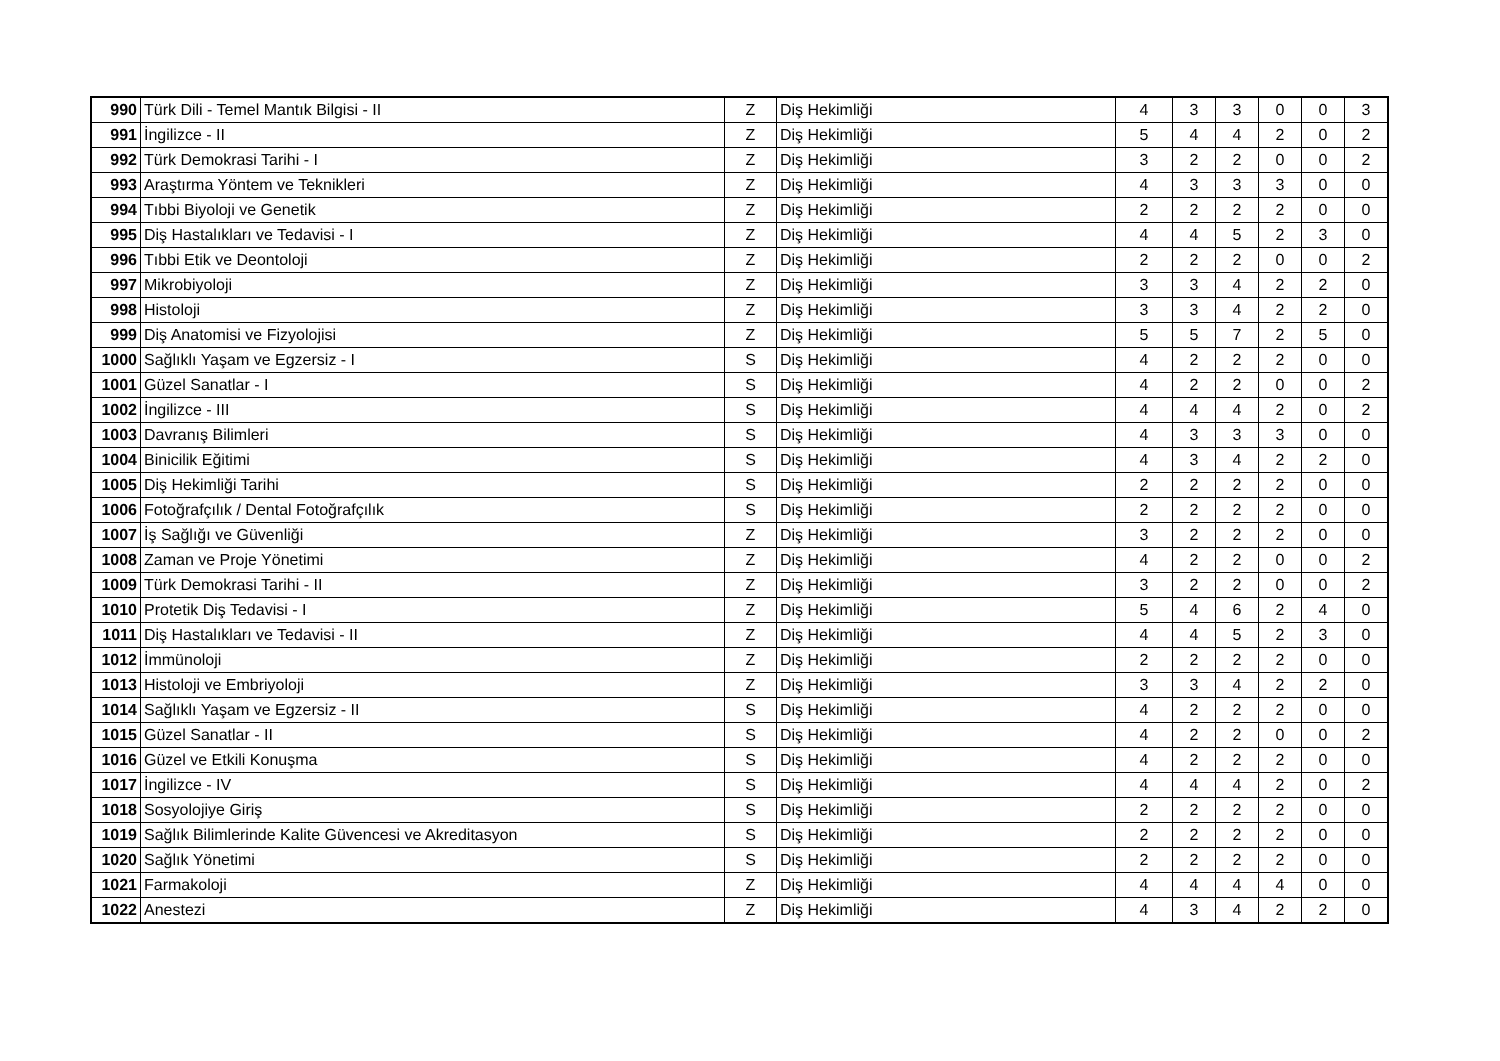| 990 | Türk Dili - Temel Mantık Bilgisi - II | Z | Diş Hekimliği | 4 | 3 | 3 | 0 | 0 | 3 |
| 991 | İngilizce - II | Z | Diş Hekimliği | 5 | 4 | 4 | 2 | 0 | 2 |
| 992 | Türk Demokrasi Tarihi - I | Z | Diş Hekimliği | 3 | 2 | 2 | 0 | 0 | 2 |
| 993 | Araştırma Yöntem ve Teknikleri | Z | Diş Hekimliği | 4 | 3 | 3 | 3 | 0 | 0 |
| 994 | Tıbbi Biyoloji ve Genetik | Z | Diş Hekimliği | 2 | 2 | 2 | 2 | 0 | 0 |
| 995 | Diş Hastalıkları ve Tedavisi - I | Z | Diş Hekimliği | 4 | 4 | 5 | 2 | 3 | 0 |
| 996 | Tıbbi Etik ve Deontoloji | Z | Diş Hekimliği | 2 | 2 | 2 | 0 | 0 | 2 |
| 997 | Mikrobiyoloji | Z | Diş Hekimliği | 3 | 3 | 4 | 2 | 2 | 0 |
| 998 | Histoloji | Z | Diş Hekimliği | 3 | 3 | 4 | 2 | 2 | 0 |
| 999 | Diş Anatomisi ve Fizyolojisi | Z | Diş Hekimliği | 5 | 5 | 7 | 2 | 5 | 0 |
| 1000 | Sağlıklı Yaşam ve Egzersiz - I | S | Diş Hekimliği | 4 | 2 | 2 | 2 | 0 | 0 |
| 1001 | Güzel Sanatlar - I | S | Diş Hekimliği | 4 | 2 | 2 | 0 | 0 | 2 |
| 1002 | İngilizce - III | S | Diş Hekimliği | 4 | 4 | 4 | 2 | 0 | 2 |
| 1003 | Davranış Bilimleri | S | Diş Hekimliği | 4 | 3 | 3 | 3 | 0 | 0 |
| 1004 | Binicilik Eğitimi | S | Diş Hekimliği | 4 | 3 | 4 | 2 | 2 | 0 |
| 1005 | Diş Hekimliği Tarihi | S | Diş Hekimliği | 2 | 2 | 2 | 2 | 0 | 0 |
| 1006 | Fotoğrafçılık / Dental Fotoğrafçılık | S | Diş Hekimliği | 2 | 2 | 2 | 2 | 0 | 0 |
| 1007 | İş Sağlığı ve Güvenliği | Z | Diş Hekimliği | 3 | 2 | 2 | 2 | 0 | 0 |
| 1008 | Zaman ve Proje Yönetimi | Z | Diş Hekimliği | 4 | 2 | 2 | 0 | 0 | 2 |
| 1009 | Türk Demokrasi Tarihi - II | Z | Diş Hekimliği | 3 | 2 | 2 | 0 | 0 | 2 |
| 1010 | Protetik Diş Tedavisi - I | Z | Diş Hekimliği | 5 | 4 | 6 | 2 | 4 | 0 |
| 1011 | Diş Hastalıkları ve Tedavisi - II | Z | Diş Hekimliği | 4 | 4 | 5 | 2 | 3 | 0 |
| 1012 | İmmünoloji | Z | Diş Hekimliği | 2 | 2 | 2 | 2 | 0 | 0 |
| 1013 | Histoloji ve Embriyoloji | Z | Diş Hekimliği | 3 | 3 | 4 | 2 | 2 | 0 |
| 1014 | Sağlıklı Yaşam ve Egzersiz - II | S | Diş Hekimliği | 4 | 2 | 2 | 2 | 0 | 0 |
| 1015 | Güzel Sanatlar - II | S | Diş Hekimliği | 4 | 2 | 2 | 0 | 0 | 2 |
| 1016 | Güzel ve Etkili Konuşma | S | Diş Hekimliği | 4 | 2 | 2 | 2 | 0 | 0 |
| 1017 | İngilizce - IV | S | Diş Hekimliği | 4 | 4 | 4 | 2 | 0 | 2 |
| 1018 | Sosyolojiye Giriş | S | Diş Hekimliği | 2 | 2 | 2 | 2 | 0 | 0 |
| 1019 | Sağlık Bilimlerinde Kalite Güvencesi ve Akreditasyon | S | Diş Hekimliği | 2 | 2 | 2 | 2 | 0 | 0 |
| 1020 | Sağlık Yönetimi | S | Diş Hekimliği | 2 | 2 | 2 | 2 | 0 | 0 |
| 1021 | Farmakoloji | Z | Diş Hekimliği | 4 | 4 | 4 | 4 | 0 | 0 |
| 1022 | Anestezi | Z | Diş Hekimliği | 4 | 3 | 4 | 2 | 2 | 0 |